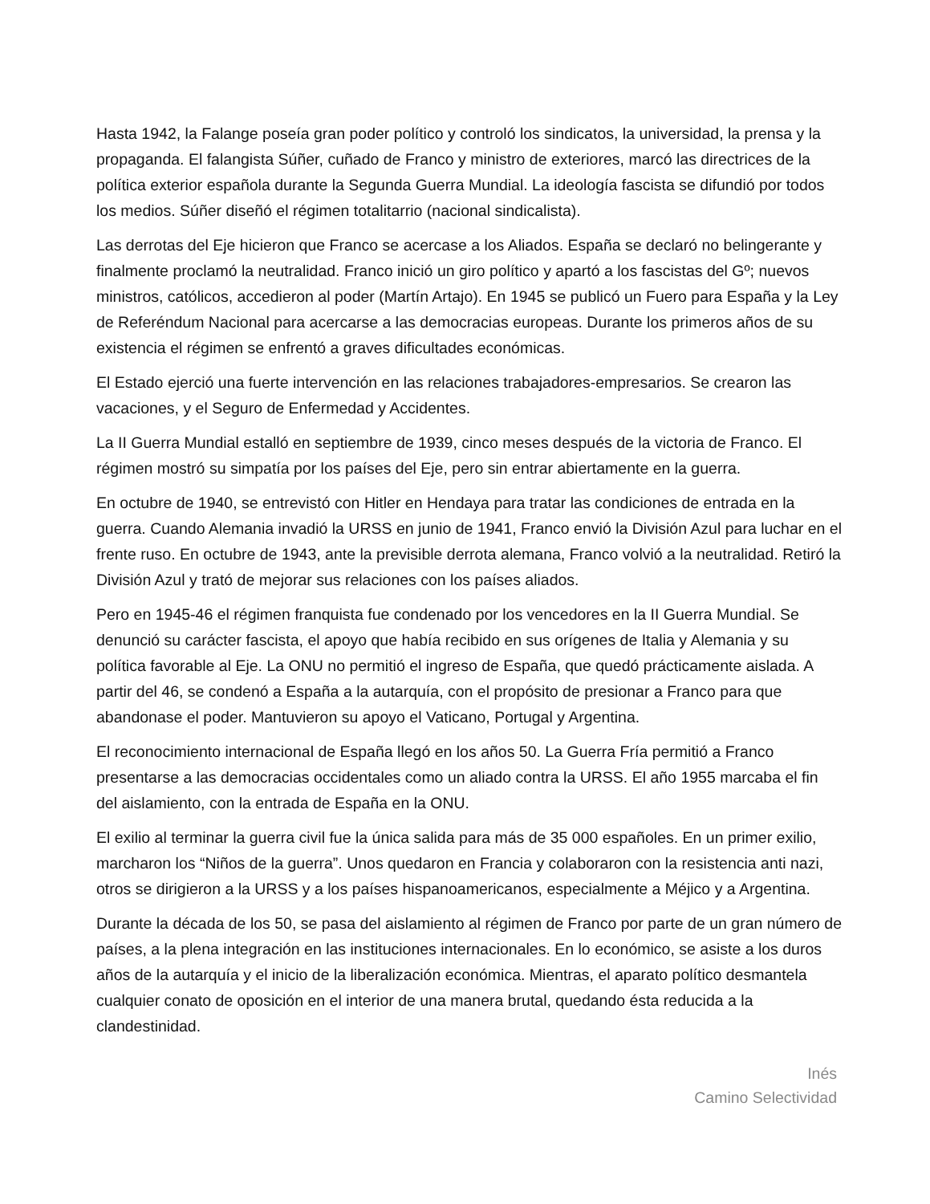Hasta 1942, la Falange poseía gran poder político y controló los sindicatos, la universidad, la prensa y la propaganda. El falangista Súñer, cuñado de Franco y ministro de exteriores, marcó las directrices de la política exterior española durante la Segunda Guerra Mundial. La ideología fascista se difundió por todos los medios. Súñer diseñó el régimen totalitarrio (nacional sindicalista).
Las derrotas del Eje hicieron que Franco se acercase a los Aliados. España se declaró no belingerante y finalmente proclamó la neutralidad. Franco inició un giro político y apartó a los fascistas del Gº; nuevos ministros, católicos, accedieron al poder (Martín Artajo). En 1945 se publicó un Fuero para España y la Ley de Referéndum Nacional para acercarse a las democracias europeas. Durante los primeros años de su existencia el régimen se enfrentó a graves dificultades económicas.
El Estado ejerció una fuerte intervención en las relaciones trabajadores-empresarios. Se crearon las vacaciones, y el Seguro de Enfermedad y Accidentes.
La II Guerra Mundial estalló en septiembre de 1939, cinco meses después de la victoria de Franco. El régimen mostró su simpatía por los países del Eje, pero sin entrar abiertamente en la guerra.
En octubre de 1940, se entrevistó con Hitler en Hendaya para tratar las condiciones de entrada en la guerra. Cuando Alemania invadió la URSS en junio de 1941, Franco envió la División Azul para luchar en el frente ruso. En octubre de 1943, ante la previsible derrota alemana, Franco volvió a la neutralidad. Retiró la División Azul y trató de mejorar sus relaciones con los países aliados.
Pero en 1945-46 el régimen franquista fue condenado por los vencedores en la II Guerra Mundial. Se denunció su carácter fascista, el apoyo que había recibido en sus orígenes de Italia y Alemania y su política favorable al Eje. La ONU no permitió el ingreso de España, que quedó prácticamente aislada. A partir del 46, se condenó a España a la autarquía, con el propósito de presionar a Franco para que abandonase el poder. Mantuvieron su apoyo el Vaticano, Portugal y Argentina.
El reconocimiento internacional de España llegó en los años 50. La Guerra Fría permitió a Franco presentarse a las democracias occidentales como un aliado contra la URSS. El año 1955 marcaba el fin del aislamiento, con la entrada de España en la ONU.
El exilio al terminar la guerra civil fue la única salida para más de 35 000 españoles. En un primer exilio, marcharon los “Niños de la guerra”. Unos quedaron en Francia y colaboraron con la resistencia anti nazi, otros se dirigieron a la URSS y a los países hispanoamericanos, especialmente a Méjico y a Argentina.
Durante la década de los 50, se pasa del aislamiento al régimen de Franco por parte de un gran número de países, a la plena integración en las instituciones internacionales. En lo económico, se asiste a los duros años de la autarquía y el inicio de la liberalización económica. Mientras, el aparato político desmantela cualquier conato de oposición en el interior de una manera brutal, quedando ésta reducida a la clandestinidad.
Inés
Camino Selectividad